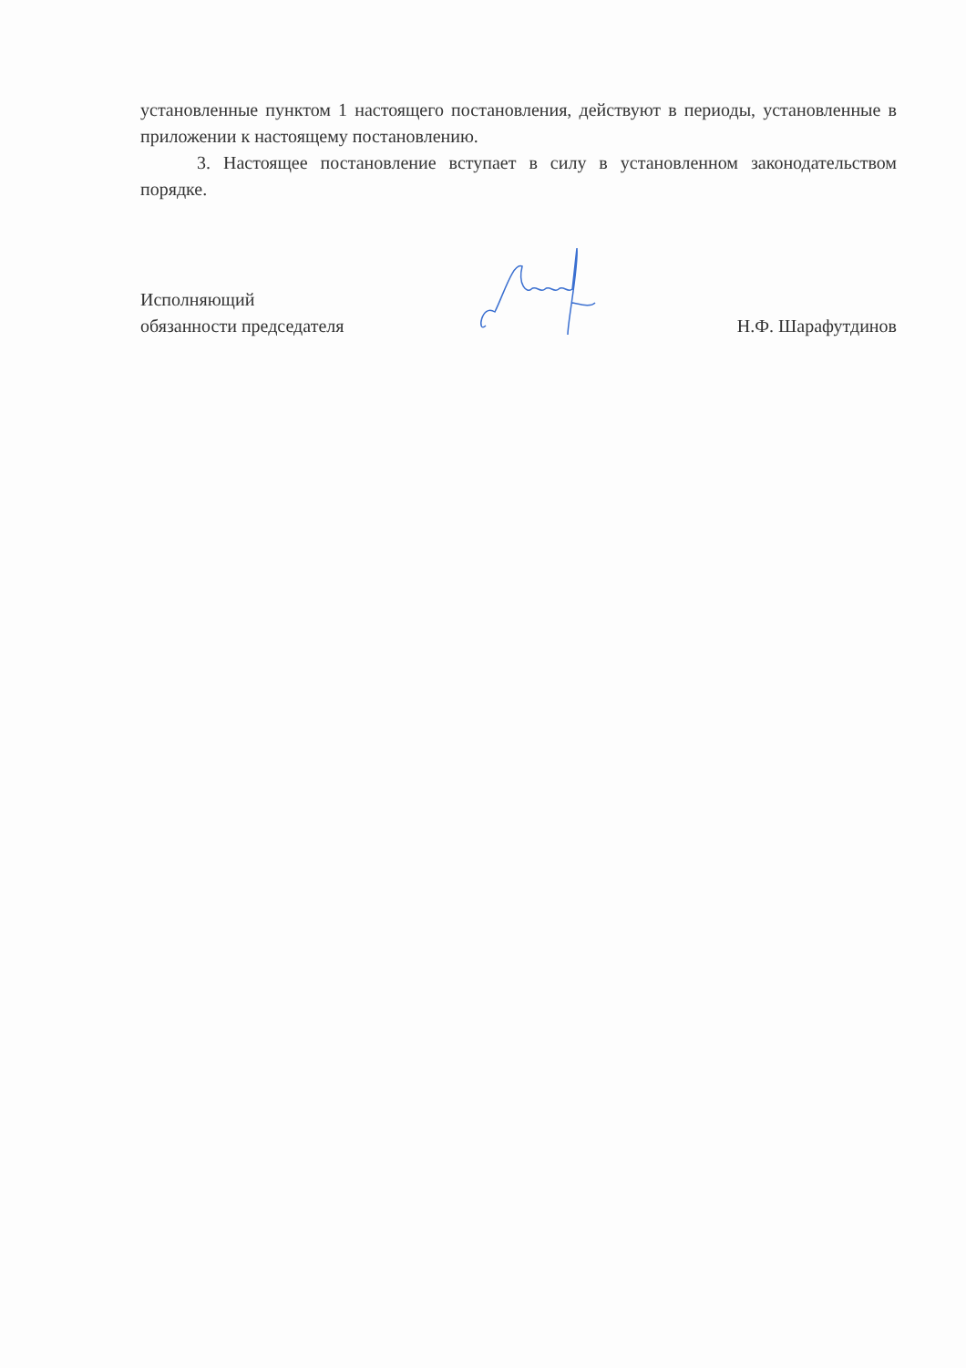установленные пунктом 1 настоящего постановления, действуют в периоды, установленные в приложении к настоящему постановлению.
3. Настоящее постановление вступает в силу в установленном законодательством порядке.
Исполняющий
обязанности председателя
Н.Ф. Шарафутдинов